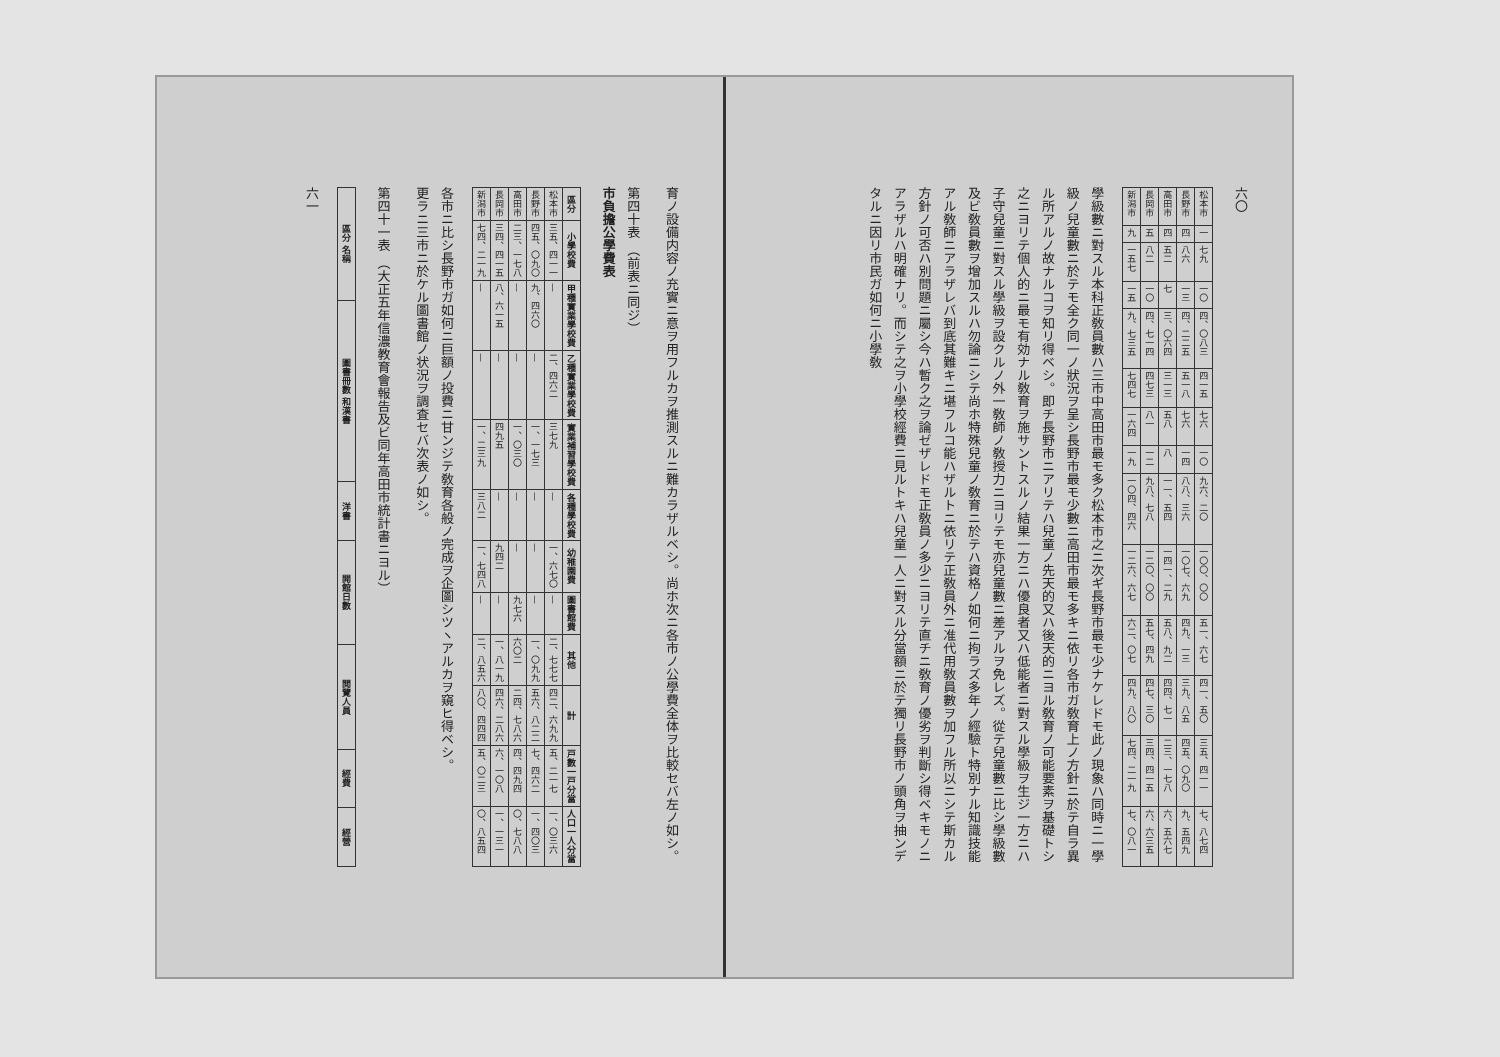育ノ設備内容ノ充實ニ意ヲ用フルカヲ推測スルニ難カラザルベシ。尚ホ次ニ各市ノ公學費全体ヲ比較セバ左ノ如シ。
第四十表 （前表ニ同ジ）
市負擔公學費表
| 區分 | 小學校費 | 甲種實業學校費 | 乙種實業學校費 | 實業補習學校費 | 各種學校費 | 幼稚園費 | 圖書館費 | 其他 | 計 | 戸數一戸分當 | 人口一人分當 |
| --- | --- | --- | --- | --- | --- | --- | --- | --- | --- | --- | --- |
| 松本市 | 三五、四一一 | — | 二、四六二 | 三七九 | — | 一、六七〇 | — | 二、七七七 | 四二、六九九 | 五、二一七 | 一、〇三六 |
| 長野市 | 四五、〇九〇 | 九、四六〇 | — | 一、一七三 | — | — | — | 一、〇九九 | 五六、八二二 | 七、四六二 | 一、四〇三 |
| 高田市 | 二三、一七八 | — | — | 一、〇三〇 | — | — | 九七六 | 六〇二 | 二四、七八六 | 四、四九四 | 〇、七八八 |
| 長岡市 | 三四、四一五 | 八、六一五 | — | 四九五 | — | 九四二 | — | 一、八一九 | 四六、二八六 | 六、一〇八 | 一、一三一 |
| 新潟市 | 七四、二一九 | — | — | 一、二三九 | 三八二 | 一、七四八 | — | 二、八五六 | 八〇、四四四 | 五、〇二三 | 〇、八五四 |
各市ニ比シ長野市ガ如何ニ巨額ノ投費ニ甘ンジテ敎育各般ノ完成ヲ企圖シツヽアルカヲ窺ヒ得ベシ。
更ラニ三市ニ於ケル圖書館ノ状況ヲ調査セバ次表ノ如シ。
第四十一表 （大正五年信濃教育會報告及ビ同年高田市統計書ニヨル）
| 區分 名稱 | 圖書冊數 和漢書 | 洋書 | 開館日數 | 閲覽人員 | 經費 | 經營 |
| --- | --- | --- | --- | --- | --- | --- |
六一
六〇
| 松本市 | 一 | 七九 | 一〇 | 四、〇八三 | 四一五 | 七六 | 一〇 | 九六、二〇 | 一〇〇、〇〇 | 五一、六七 | 四一、五〇 | 三五、四一一 | 七、八七四 |
| 長野市 | 四 | 八六 | 一三 | 四、二二五 | 五一八 | 七六 | 一四 | 八八、三六 | 一〇七、六九 | 四九、一三 | 三九、八五 | 四五、〇九〇 | 九、五四九 |
| 高田市 | 四 | 五二 | 七 | 三、〇六四 | 三一三 | 五八 | 八 | 一一、五四 | 一四一、二九 | 五八、九二 | 四四、七一 | 二三、一七八 | 六、五六七 |
| 長岡市 | 五 | 八二 | 一〇 | 四、七一四 | 四七三 | 八一 | 一二 | 九八、七八 | 一二〇、〇〇 | 五七、四九 | 四七、三〇 | 三四、四一五 | 六、六三五 |
| 新潟市 | 九 | 一五七 | 一五 | 九、七三五 | 七四七 | 一六四 | 一九 | 一〇四、四六 | 一二六、六七 | 六二、〇七 | 四九、八〇 | 七四、二一九 | 七、〇八一 |
學級數ニ對スル本科正敎員數ハ三市中高田市最モ多ク松本市之ニ次ギ長野市最モ少ナケレドモ此ノ現象ハ同時ニ一學級ノ兒童數ニ於テモ全ク同一ノ狀況ヲ呈シ長野市最モ少數ニ高田市最モ多キニ依リ各市ガ敎育上ノ方針ニ於テ自ラ異ル所アルノ故ナルコヲ知リ得ベシ。即チ長野市ニアリテハ兒童ノ先天的又ハ後天的ニヨル敎育ノ可能要素ヲ基礎トシ之ニヨリテ個人的ニ最モ有効ナル敎育ヲ施サントスルノ結果一方ニハ優良者又ハ低能者ニ對スル學級ヲ生ジ一方ニハ子守兒童ニ對スル學級ヲ設クルノ外一敎師ノ敎授力ニヨリテモ亦兒童數ニ差アルヲ免レズ。從テ兒童數ニ比シ學級數及ビ敎員數ヲ增加スルハ勿論ニシテ尚ホ特殊兒童ノ敎育ニ於テハ資格ノ如何ニ拘ラズ多年ノ經驗ト特別ナル知識技能アル敎師ニアラザレバ到底其難キニ堪フルコ能ハザルトニ依リテ正敎員外ニ准代用敎員數ヲ加フル所以ニシテ斯カル方針ノ可否ハ別問題ニ屬シ今ハ暫ク之ヲ論ゼザレドモ正敎員ノ多少ニヨリテ直チニ敎育ノ優劣ヲ判斷シ得ベキモノニアラザルハ明確ナリ。而シテ之ヲ小學校經費ニ見ルトキハ兒童一人ニ對スル分當額ニ於テ獨リ長野市ノ頭角ヲ抽ンデタルニ因リ市民ガ如何ニ小學敎